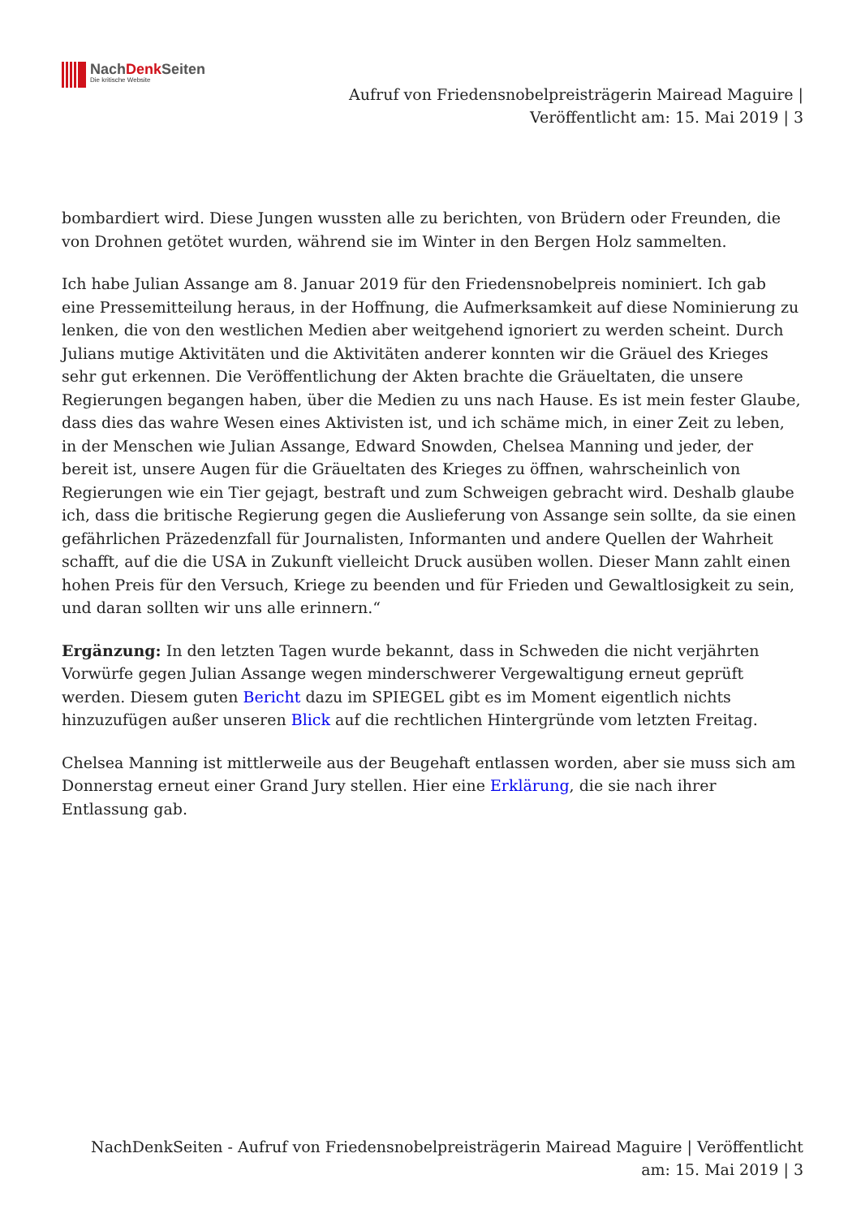NachDenk Seiten
Die kritische Website
Aufruf von Friedensnobelpreisträgerin Mairead Maguire | Veröffentlicht am: 15. Mai 2019 | 3
bombardiert wird. Diese Jungen wussten alle zu berichten, von Brüdern oder Freunden, die von Drohnen getötet wurden, während sie im Winter in den Bergen Holz sammelten.
Ich habe Julian Assange am 8. Januar 2019 für den Friedensnobelpreis nominiert. Ich gab eine Pressemitteilung heraus, in der Hoffnung, die Aufmerksamkeit auf diese Nominierung zu lenken, die von den westlichen Medien aber weitgehend ignoriert zu werden scheint. Durch Julians mutige Aktivitäten und die Aktivitäten anderer konnten wir die Gräuel des Krieges sehr gut erkennen. Die Veröffentlichung der Akten brachte die Gräueltaten, die unsere Regierungen begangen haben, über die Medien zu uns nach Hause. Es ist mein fester Glaube, dass dies das wahre Wesen eines Aktivisten ist, und ich schäme mich, in einer Zeit zu leben, in der Menschen wie Julian Assange, Edward Snowden, Chelsea Manning und jeder, der bereit ist, unsere Augen für die Gräueltaten des Krieges zu öffnen, wahrscheinlich von Regierungen wie ein Tier gejagt, bestraft und zum Schweigen gebracht wird. Deshalb glaube ich, dass die britische Regierung gegen die Auslieferung von Assange sein sollte, da sie einen gefährlichen Präzedenzfall für Journalisten, Informanten und andere Quellen der Wahrheit schafft, auf die die USA in Zukunft vielleicht Druck ausüben wollen. Dieser Mann zahlt einen hohen Preis für den Versuch, Kriege zu beenden und für Frieden und Gewaltlosigkeit zu sein, und daran sollten wir uns alle erinnern.“
Ergänzung: In den letzten Tagen wurde bekannt, dass in Schweden die nicht verjährten Vorwürfe gegen Julian Assange wegen minderschwerer Vergewaltigung erneut geprüft werden. Diesem guten Bericht dazu im SPIEGEL gibt es im Moment eigentlich nichts hinzuzufügen außer unseren Blick auf die rechtlichen Hintergründe vom letzten Freitag.
Chelsea Manning ist mittlerweile aus der Beugehaft entlassen worden, aber sie muss sich am Donnerstag erneut einer Grand Jury stellen. Hier eine Erklärung, die sie nach ihrer Entlassung gab.
NachDenkSeiten - Aufruf von Friedensnobelpreisträgerin Mairead Maguire | Veröffentlicht am: 15. Mai 2019 | 3